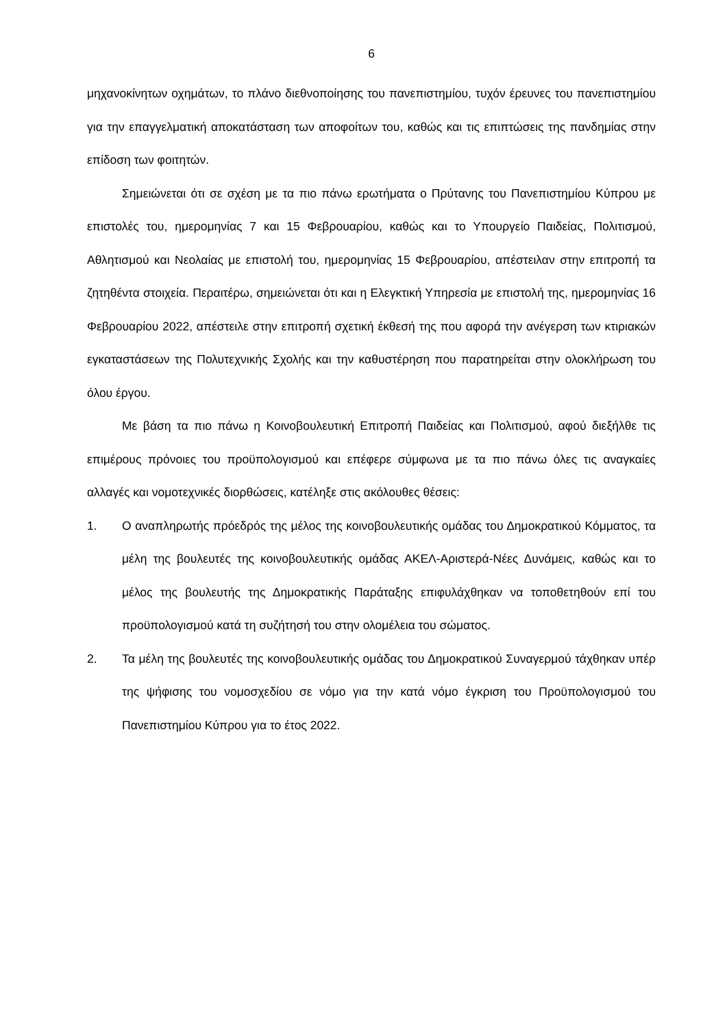6
μηχανοκίνητων οχημάτων, το πλάνο διεθνοποίησης του πανεπιστημίου, τυχόν έρευνες του πανεπιστημίου για την επαγγελματική αποκατάσταση των αποφοίτων του, καθώς και τις επιπτώσεις της πανδημίας στην επίδοση των φοιτητών.
Σημειώνεται ότι σε σχέση με τα πιο πάνω ερωτήματα ο Πρύτανης του Πανεπιστημίου Κύπρου με επιστολές του, ημερομηνίας 7 και 15 Φεβρουαρίου, καθώς και το Υπουργείο Παιδείας, Πολιτισμού, Αθλητισμού και Νεολαίας με επιστολή του, ημερομηνίας 15 Φεβρουαρίου, απέστειλαν στην επιτροπή τα ζητηθέντα στοιχεία. Περαιτέρω, σημειώνεται ότι και η Ελεγκτική Υπηρεσία με επιστολή της, ημερομηνίας 16 Φεβρουαρίου 2022, απέστειλε στην επιτροπή σχετική έκθεσή της που αφορά την ανέγερση των κτιριακών εγκαταστάσεων της Πολυτεχνικής Σχολής και την καθυστέρηση που παρατηρείται στην ολοκλήρωση του όλου έργου.
Με βάση τα πιο πάνω η Κοινοβουλευτική Επιτροπή Παιδείας και Πολιτισμού, αφού διεξήλθε τις επιμέρους πρόνοιες του προϋπολογισμού και επέφερε σύμφωνα με τα πιο πάνω όλες τις αναγκαίες αλλαγές και νομοτεχνικές διορθώσεις, κατέληξε στις ακόλουθες θέσεις:
1. Ο αναπληρωτής πρόεδρός της μέλος της κοινοβουλευτικής ομάδας του Δημοκρατικού Κόμματος, τα μέλη της βουλευτές της κοινοβουλευτικής ομάδας ΑΚΕΛ-Αριστερά-Νέες Δυνάμεις, καθώς και το μέλος της βουλευτής της Δημοκρατικής Παράταξης επιφυλάχθηκαν να τοποθετηθούν επί του προϋπολογισμού κατά τη συζήτησή του στην ολομέλεια του σώματος.
2. Τα μέλη της βουλευτές της κοινοβουλευτικής ομάδας του Δημοκρατικού Συναγερμού τάχθηκαν υπέρ της ψήφισης του νομοσχεδίου σε νόμο για την κατά νόμο έγκριση του Προϋπολογισμού του Πανεπιστημίου Κύπρου για το έτος 2022.